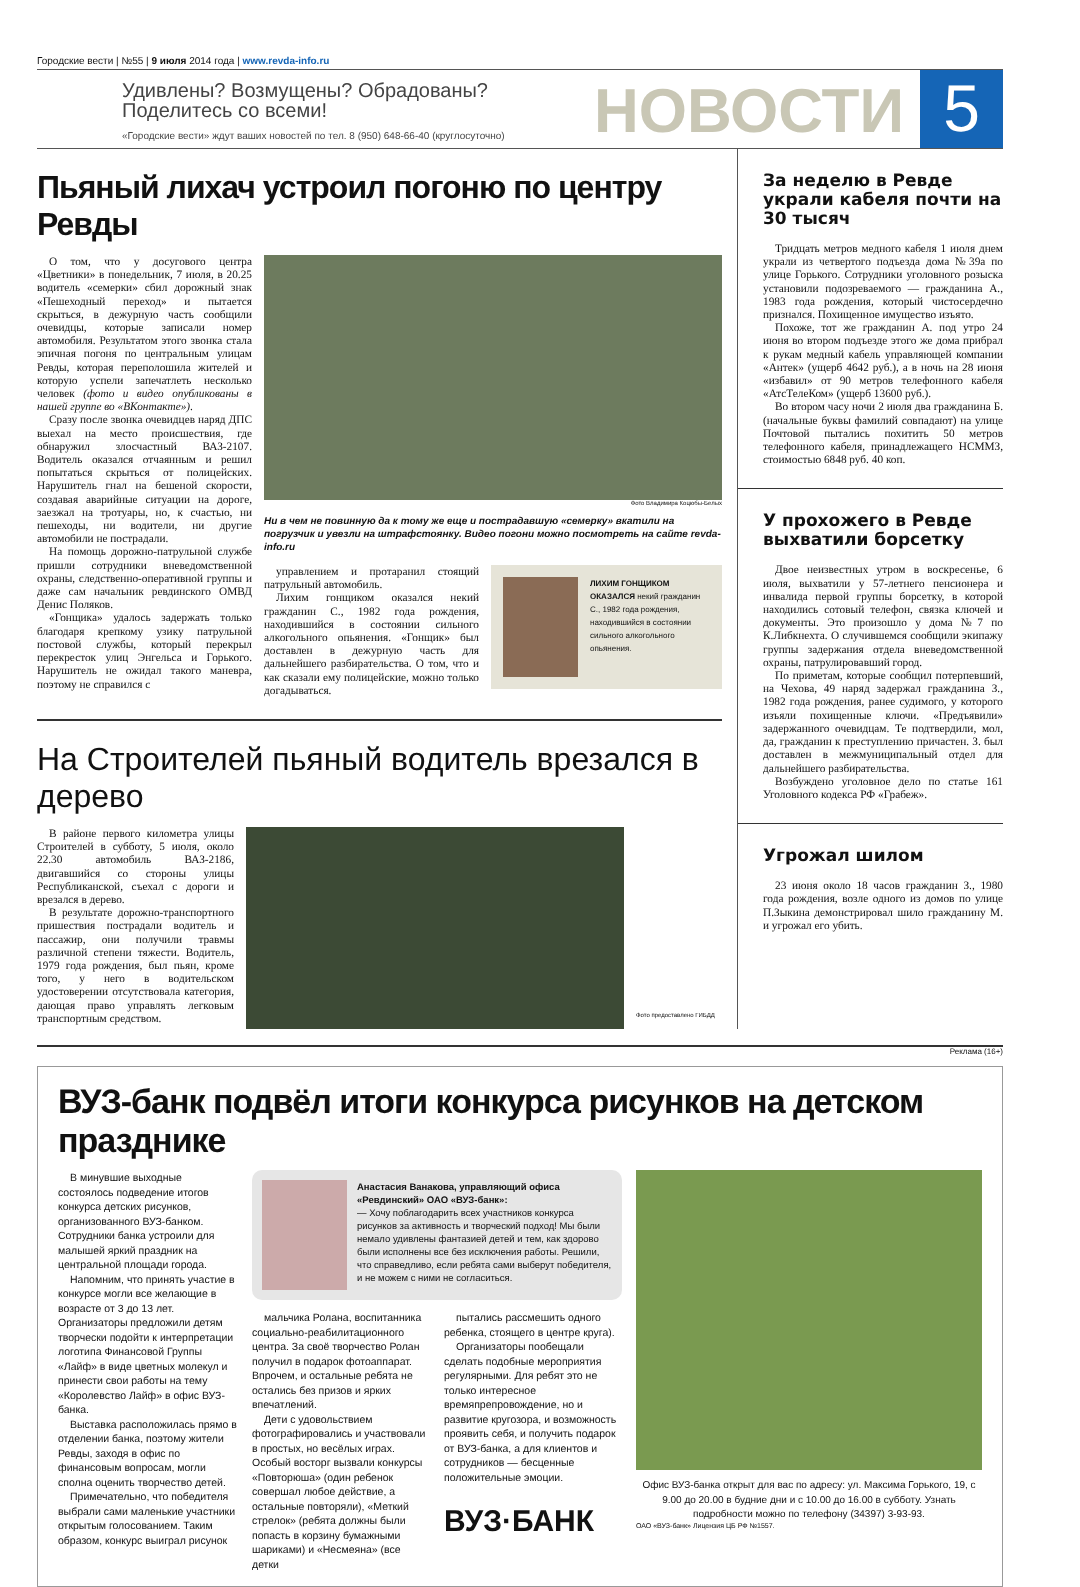Городские вести | №55 | 9 июля 2014 года | www.revda-info.ru
Удивлены? Возмущены? Обрадованы?
Поделитесь со всеми!
«Городские вести» ждут ваших новостей по тел. 8 (950) 648-66-40 (круглосуточно)
НОВОСТИ
5
Пьяный лихач устроил погоню по центру Ревды
О том, что у досугового центра «Цветники» в понедельник, 7 июля, в 20.25 водитель «семерки» сбил дорожный знак «Пешеходный переход» и пытается скрыться, в дежурную часть сообщили очевидцы, которые записали номер автомобиля. Результатом этого звонка стала эпичная погоня по центральным улицам Ревды, которая переполошила жителей и которую успели запечатлеть несколько человек (фото и видео опубликованы в нашей группе во «ВКонтакте»).
Сразу после звонка очевидцев наряд ДПС выехал на место происшествия, где обнаружил злосчастный ВАЗ-2107. Водитель оказался отчаянным и решил попытаться скрыться от полицейских. Нарушитель гнал на бешеной скорости, создавая аварийные ситуации на дороге, заезжал на тротуары, но, к счастью, ни пешеходы, ни водители, ни другие автомобили не пострадали.
На помощь дорожно-патрульной службе пришли сотрудники вневедомственной охраны, следственно-оперативной группы и даже сам начальник ревдинского ОМВД Денис Поляков.
«Гонщика» удалось задержать только благодаря крепкому узику патрульной постовой службы, который перекрыл перекресток улиц Энгельса и Горького. Нарушитель не ожидал такого маневра, поэтому не справился с
Фото Владимира Коцюбы-Белых
Ни в чем не повинную да к тому же еще и пострадавшую «семерку» вкатили на погрузчик и увезли на штрафстоянку. Видео погони можно посмотреть на сайте revda-info.ru
управлением и протаранил стоящий патрульный автомобиль.
Лихим гонщиком оказался некий гражданин С., 1982 года рождения, находившийся в состоянии сильного алкогольного опьянения. «Гонщик» был доставлен в дежурную часть для дальнейшего разбирательства. О том, что и как сказали ему полицейские, можно только догадываться.
ЛИХИМ ГОНЩИКОМ ОКАЗАЛСЯ некий гражданин С., 1982 года рождения, находившийся в состоянии сильного алкогольного опьянения.
На Строителей пьяный водитель врезался в дерево
В районе первого километра улицы Строителей в субботу, 5 июля, около 22.30 автомобиль ВАЗ-2186, двигавшийся со стороны улицы Республиканской, съехал с дороги и врезался в дерево.
В результате дорожно-транспортного пришествия пострадали водитель и пассажир, они получили травмы различной степени тяжести. Водитель, 1979 года рождения, был пьян, кроме того, у него в водительском удостоверении отсутствовала категория, дающая право управлять легковым транспортным средством.
Фото предоставлено ГИБДД
За неделю в Ревде украли кабеля почти на 30 тысяч
Тридцать метров медного кабеля 1 июля днем украли из четвертого подъезда дома №39а по улице Горького. Сотрудники уголовного розыска установили подозреваемого — гражданина А., 1983 года рождения, который чистосердечно признался. Похищенное имущество изъято.
Похоже, тот же гражданин А. под утро 24 июня во втором подъезде этого же дома прибрал к рукам медный кабель управляющей компании «Антек» (ущерб 4642 руб.), а в ночь на 28 июня «избавил» от 90 метров телефонного кабеля «АтсТелеКом» (ущерб 13600 руб.).
Во втором часу ночи 2 июля два гражданина Б. (начальные буквы фамилий совпадают) на улице Почтовой пытались похитить 50 метров телефонного кабеля, принадлежащего НСММЗ, стоимостью 6848 руб. 40 коп.
У прохожего в Ревде выхватили борсетку
Двое неизвестных утром в воскресенье, 6 июля, выхватили у 57-летнего пенсионера и инвалида первой группы борсетку, в которой находились сотовый телефон, связка ключей и документы. Это произошло у дома №7 по К.Либкнехта. О случившемся сообщили экипажу группы задержания отдела вневедомственной охраны, патрулировавший город.
По приметам, которые сообщил потерпевший, на Чехова, 49 наряд задержал гражданина З., 1982 года рождения, ранее судимого, у которого изъяли похищенные ключи. «Предъявили» задержанного очевидцам. Те подтвердили, мол, да, гражданин к преступлению причастен. З. был доставлен в межмуниципальный отдел для дальнейшего разбирательства.
Возбуждено уголовное дело по статье 161 Уголовного кодекса РФ «Грабеж».
Угрожал шилом
23 июня около 18 часов гражданин З., 1980 года рождения, возле одного из домов по улице П.Зыкина демонстрировал шило гражданину М. и угрожал его убить.
Реклама (16+)
ВУЗ-банк подвёл итоги конкурса рисунков на детском празднике
В минувшие выходные состоялось подведение итогов конкурса детских рисунков, организованного ВУЗ-банком. Сотрудники банка устроили для малышей яркий праздник на центральной площади города.
Напомним, что принять участие в конкурсе могли все желающие в возрасте от 3 до 13 лет. Организаторы предложили детям творчески подойти к интерпретации логотипа Финансовой Группы «Лайф» в виде цветных молекул и принести свои работы на тему «Королевство Лайф» в офис ВУЗ-банка.
Выставка расположилась прямо в отделении банка, поэтому жители Ревды, заходя в офис по финансовым вопросам, могли сполна оценить творчество детей.
Примечательно, что победителя выбрали сами маленькие участники открытым голосованием. Таким образом, конкурс выиграл рисунок
Анастасия Ванакова, управляющий офиса «Ревдинский» ОАО «ВУЗ-банк»:
— Хочу поблагодарить всех участников конкурса рисунков за активность и творческий подход! Мы были немало удивлены фантазией детей и тем, как здорово были исполнены все без исключения работы. Решили, что справедливо, если ребята сами выберут победителя, и не можем с ними не согласиться.
мальчика Ролана, воспитанника социально-реабилитационного центра. За своё творчество Ролан получил в подарок фотоаппарат. Впрочем, и остальные ребята не остались без призов и ярких впечатлений.
Дети с удовольствием фотографировались и участвовали в простых, но весёлых играх. Особый восторг вызвали конкурсы «Повторюша» (один ребенок совершал любое действие, а остальные повторяли), «Меткий стрелок» (ребята должны были попасть в корзину бумажными шариками) и «Несмеяна» (все детки
пытались рассмешить одного ребенка, стоящего в центре круга).
Организаторы пообещали сделать подобные мероприятия регулярными. Для ребят это не только интересное времяпрепровождение, но и развитие кругозора, и возможность проявить себя, и получить подарок от ВУЗ-банка, а для клиентов и сотрудников — бесценные положительные эмоции.
ВУЗ·БАНК
Офис ВУЗ-банка открыт для вас по адресу: ул. Максима Горького, 19, с 9.00 до 20.00 в будние дни и с 10.00 до 16.00 в субботу. Узнать подробности можно по телефону (34397) 3-93-93.
ОАО «ВУЗ-банк» Лицензия ЦБ РФ №1557.